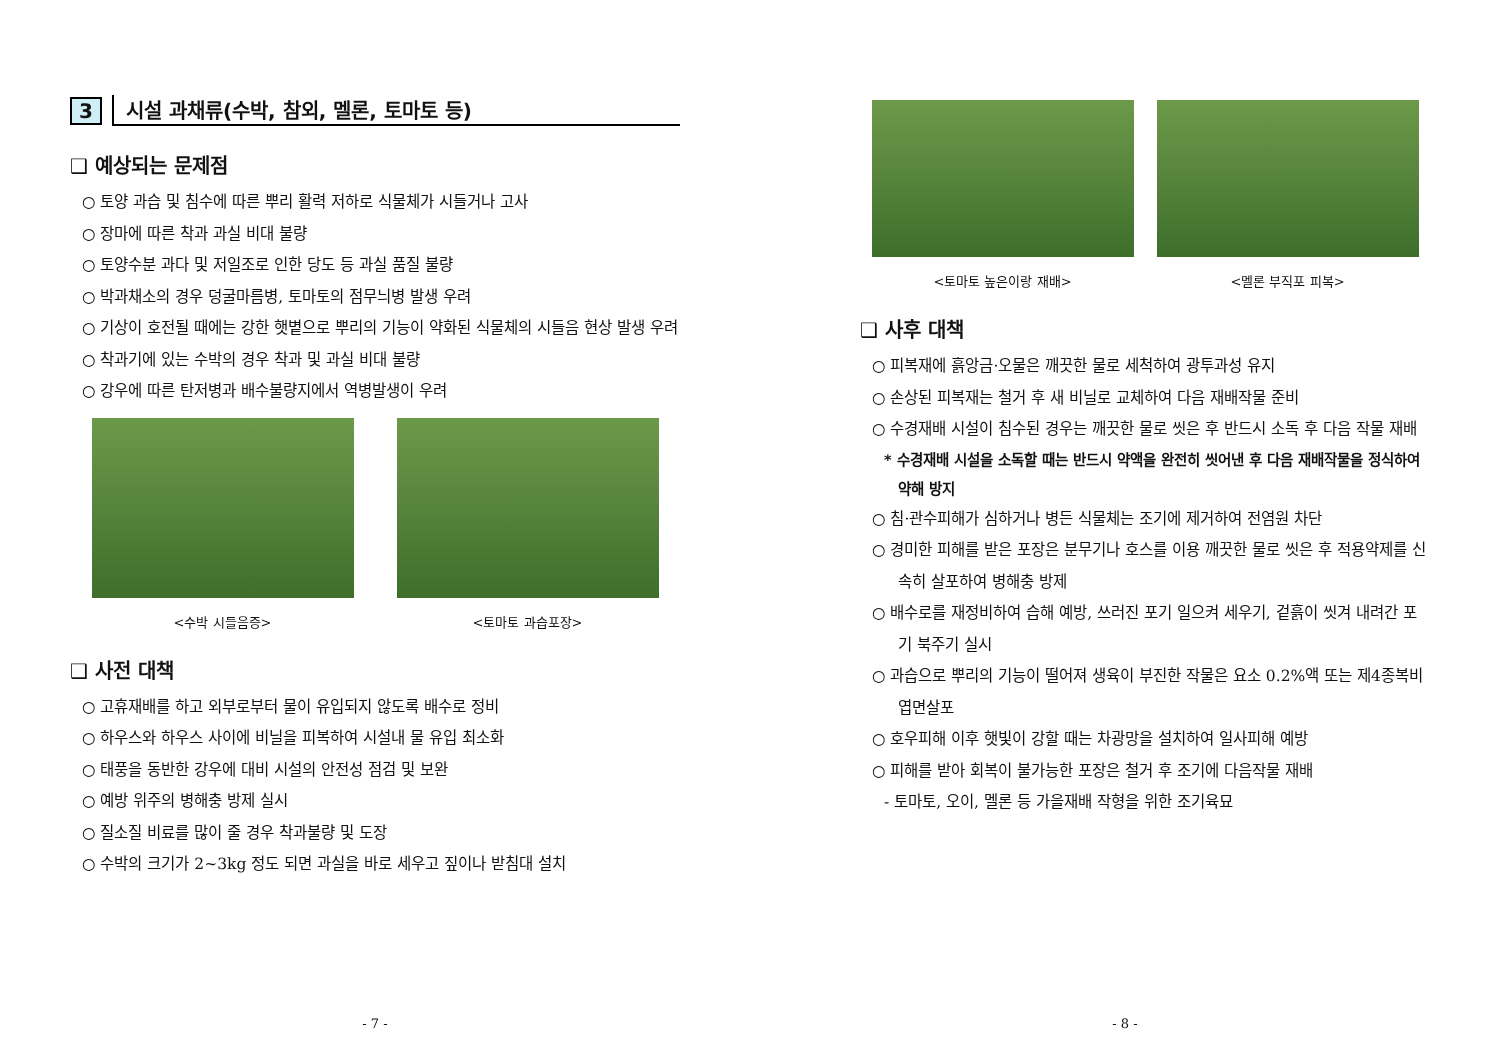3 시설 과채류(수박, 참외, 멜론, 토마토 등)
❑ 예상되는 문제점
○ 토양 과습 및 침수에 따른 뿌리 활력 저하로 식물체가 시들거나 고사
○ 장마에 따른 착과 과실 비대 불량
○ 토양수분 과다 및 저일조로 인한 당도 등 과실 품질 불량
○ 박과채소의 경우 덩굴마름병, 토마토의 점무늬병 발생 우려
○ 기상이 호전될 때에는 강한 햇볕으로 뿌리의 기능이 약화된 식물체의 시들음 현상 발생 우려
○ 착과기에 있는 수박의 경우 착과 및 과실 비대 불량
○ 강우에 따른 탄저병과 배수불량지에서 역병발생이 우려
<수박 시들음증> <토마토 과습포장>
❑ 사전 대책
○ 고휴재배를 하고 외부로부터 물이 유입되지 않도록 배수로 정비
○ 하우스와 하우스 사이에 비닐을 피복하여 시설내 물 유입 최소화
○ 태풍을 동반한 강우에 대비 시설의 안전성 점검 및 보완
○ 예방 위주의 병해충 방제 실시
○ 질소질 비료를 많이 줄 경우 착과불량 및 도장
○ 수박의 크기가 2~3kg 정도 되면 과실을 바로 세우고 짚이나 받침대 설치
- 7 -
<토마토 높은이랑 재배> <멜론 부직포 피복>
❑ 사후 대책
○ 피복재에 흙앙금·오물은 깨끗한 물로 세척하여 광투과성 유지
○ 손상된 피복재는 철거 후 새 비닐로 교체하여 다음 재배작물 준비
○ 수경재배 시설이 침수된 경우는 깨끗한 물로 씻은 후 반드시 소독 후 다음 작물 재배
* 수경재배 시설을 소독할 때는 반드시 약액을 완전히 씻어낸 후 다음 재배작물을 정식하여 약해 방지
○ 침·관수피해가 심하거나 병든 식물체는 조기에 제거하여 전염원 차단
○ 경미한 피해를 받은 포장은 분무기나 호스를 이용 깨끗한 물로 씻은 후 적용약제를 신속히 살포하여 병해충 방제
○ 배수로를 재정비하여 습해 예방, 쓰러진 포기 일으켜 세우기, 겉흙이 씻겨 내려간 포기 북주기 실시
○ 과습으로 뿌리의 기능이 떨어져 생육이 부진한 작물은 요소 0.2%액 또는 제4종복비 엽면살포
○ 호우피해 이후 햇빛이 강할 때는 차광망을 설치하여 일사피해 예방
○ 피해를 받아 회복이 불가능한 포장은 철거 후 조기에 다음작물 재배
- 토마토, 오이, 멜론 등 가을재배 작형을 위한 조기육묘
- 8 -